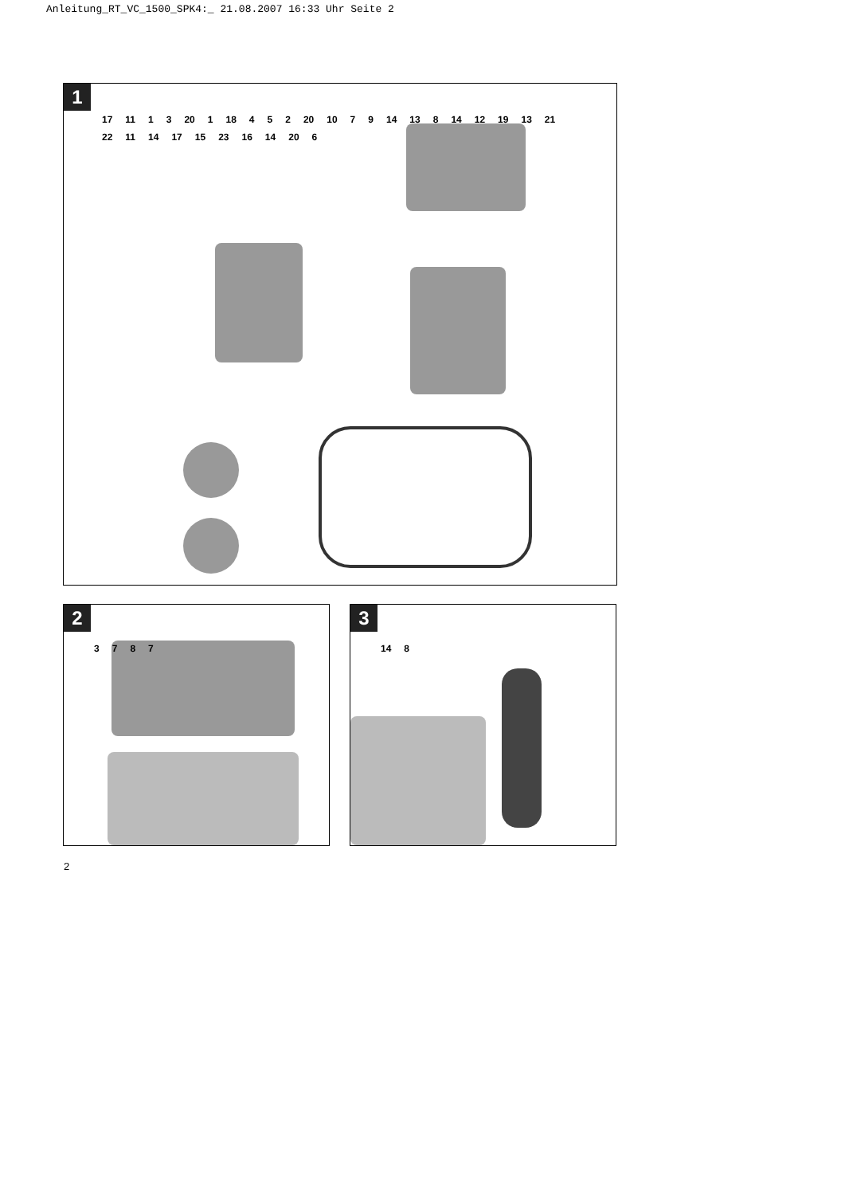Anleitung_RT_VC_1500_SPK4:_ 21.08.2007 16:33 Uhr Seite 2
1
17 11 1 3 20 1 18 4 5 2 20 10 7 9 14 13 8 14 12 19 13 21 22 11 14 17 15 23 16 14 20 6
2
3787
3
14 8
2